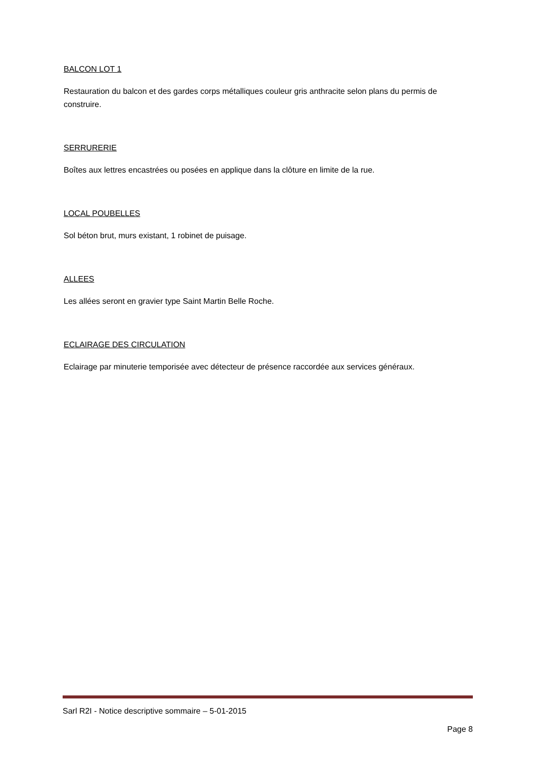BALCON LOT 1
Restauration du balcon et des gardes corps métalliques couleur gris anthracite selon plans du permis de construire.
SERRURERIE
Boîtes aux lettres encastrées ou posées en applique dans la clôture en limite de la rue.
LOCAL POUBELLES
Sol béton brut, murs existant, 1 robinet de puisage.
ALLEES
Les allées seront en gravier type Saint Martin Belle Roche.
ECLAIRAGE DES CIRCULATION
Eclairage par minuterie temporisée avec détecteur de présence raccordée aux services généraux.
Sarl R2I - Notice descriptive sommaire – 5-01-2015
Page 8